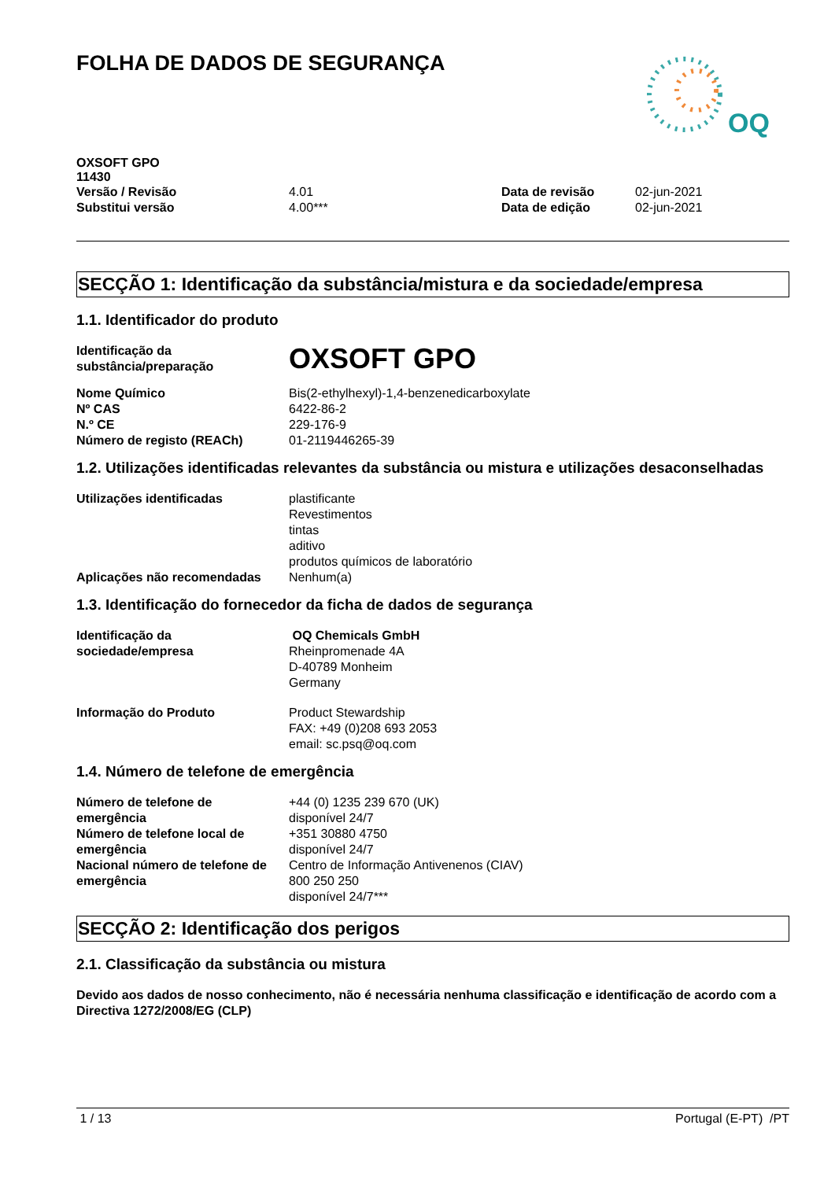FOLHA DE DADOS DE SEGURANÇA
OQ
OXSOFT GPO
11430
| Versão / Revisão | 4.01 | Data de revisão | 02-jun-2021 |
| Substitui versão | 4.00*** | Data de edição | 02-jun-2021 |
SECÇÃO 1: Identificação da substância/mistura e da sociedade/empresa
1.1. Identificador do produto
| Identificação da substância/preparação | OXSOFT GPO |
| Nome Químico | Bis(2-ethylhexyl)-1,4-benzenedicarboxylate |
| Nº CAS | 6422-86-2 |
| N.º CE | 229-176-9 |
| Número de registo (REACh) | 01-2119446265-39 |
1.2. Utilizações identificadas relevantes da substância ou mistura e utilizações desaconselhadas
| Utilizações identificadas | plastificante Revestimentos tintas aditivo produtos químicos de laboratório |
| Aplicações não recomendadas | Nenhum(a) |
1.3. Identificação do fornecedor da ficha de dados de segurança
| Identificação da sociedade/empresa | OQ Chemicals GmbH Rheinpromenade 4A D-40789 Monheim Germany |
| Informação do Produto | Product Stewardship FAX: +49 (0)208 693 2053 email: sc.psq@oq.com |
1.4. Número de telefone de emergência
| Número de telefone de emergência | +44 (0) 1235 239 670 (UK) disponível 24/7 |
| Número de telefone local de emergência | +351 30880 4750 disponível 24/7 |
| Nacional número de telefone de emergência | Centro de Informação Antivenenos (CIAV) 800 250 250 disponível 24/7*** |
SECÇÃO 2: Identificação dos perigos
2.1. Classificação da substância ou mistura
Devido aos dados de nosso conhecimento, não é necessária nenhuma classificação e identificação de acordo com a Directiva 1272/2008/EG (CLP)
1 / 13 Portugal (E-PT) /PT